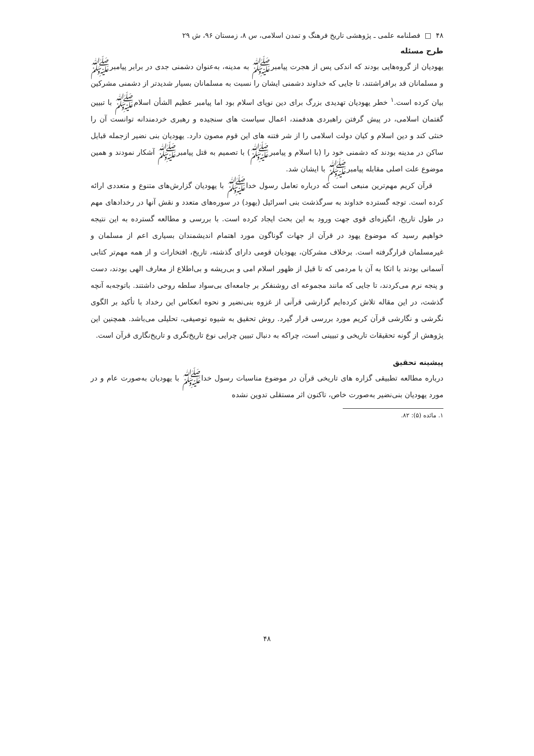۴۸ □ فصلنامه علمی ـ پژوهشی تاریخ فرهنگ و تمدن اسلامی، س ۸، زمستان ۹۶، ش ۲۹
طرح مسئله
یهودیان از گروه‌هایی بودند که اندکی پس از هجرت پیامبرﷺ به مدینه، به‌عنوان دشمنی جدی در برابر پیامبرﷺ و مسلمانان قد برافراشتند، تا جایی که خداوند دشمنی ایشان را نسبت به مسلمانان بسیار شدیدتر از دشمنی مشرکین بیان کرده است.<sup>۱</sup> خطر یهودیان تهدیدی بزرگ برای دین نوپای اسلام بود اما پیامبر عظیم الشأن اسلامﷺ با تبیین گفتمان اسلامی، در پیش گرفتن راهبردی هدفمند، اعمال سیاست های سنجیده و رهبری خردمندانه توانست آن را خنثی کند و دین اسلام و کیان دولت اسلامی را از شر فتنه های این قوم مصون دارد. یهودیان بنی نضیر ازجمله قبایل ساکن در مدینه بودند که دشمنی خود را (با اسلام و پیامبرﷺ) با تصمیم به قتل پیامبرﷺ آشکار نمودند و همین موضوع علت اصلی مقابله پیامبرﷺ با ایشان شد.
قرآن کریم مهم‌ترین منبعی است که درباره تعامل رسول خداﷺ با یهودیان گزارش‌های متنوع و متعددی ارائه کرده است. توجه گسترده خداوند به سرگذشت بنی اسرائیل (یهود) در سوره‌های متعدد و نقش آنها در رخدادهای مهم در طول تاریخ، انگیزه‌ای قوی جهت ورود به این بحث ایجاد کرده است. با بررسی و مطالعه گسترده به این نتیجه خواهیم رسید که موضوع یهود در قرآن از جهات گوناگون مورد اهتمام اندیشمندان بسیاری اعم از مسلمان و غیرمسلمان قرارگرفته است. برخلاف مشرکان، یهودیان قومی دارای گذشته، تاریخ، افتخارات و از همه مهم‌تر کتابی آسمانی بودند با اتکا به آن با مردمی که تا قبل از ظهور اسلام امی و بی‌ریشه و بی‌اطلاع از معارف الهی بودند، دست و پنجه نرم می‌کردند، تا جایی که مانند مجموعه ای روشنفکر بر جامعه‌ای بی‌سواد سلطه روحی داشتند. باتوجه‌به آنچه گذشت، در این مقاله تلاش کرده‌ایم گزارشی قرآنی از غزوه بنی‌نضیر و نحوه انعکاس این رخداد با تأکید بر الگوی نگرشی و نگارشی قرآن کریم مورد بررسی قرار گیرد. روش تحقیق به شیوه توصیفی، تحلیلی می‌باشد. همچنین این پژوهش از گونه تحقیقات تاریخی و تبیینی است، چراکه به دنبال تبیین چرایی نوع تاریخ‌نگری و تاریخ‌نگاری قرآن است.
پیشینه تحقیق
درباره مطالعه تطبیقی گزاره های تاریخی قرآن در موضوع مناسبات رسول خداﷺ با یهودیان به‌صورت عام و در مورد یهودیان بنی‌نضیر به‌صورت خاص، تاکنون اثر مستقلی تدوین نشده
۱. مائده (۵): ۸۲.
۴۸